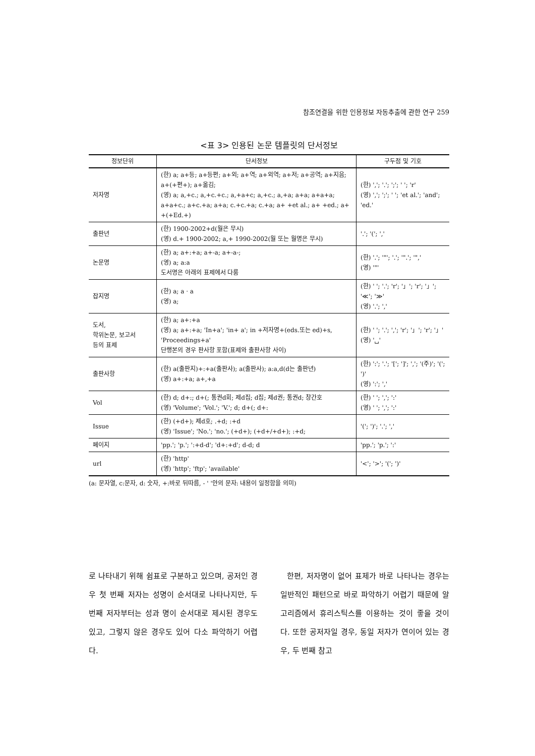참조연결을 위한 인용정보 자동추출에 관한 연구 259
<표 3> 인용된 논문 템플릿의 단서정보
| 정보단위 | 단서정보 | 구두점 및 기호 |
| --- | --- | --- |
| 저자명 | (한) a; a+등; a+등편; a+외; a+역; a+외역; a+저; a+공역; a+지음; a+(+편+); a+옮김; (영) a; a,+c.; a,+c.+c.; a,+a+c; a,+c.; a,+a; a+a; a+a+a; a+a+c.; a+c.+a; a+a; c.+c.+a; c.+a; a+ +et al.; a+ +ed.; a+ +(+Ed.+) | (한) ','; '.'; ';'; ' '; 'r' (영) ','; ';'; ' '; 'et al.'; 'and'; 'ed.' |
| 출판년 | (한) 1900-2002+d(월은 무시) (영) d.+ 1900-2002; a,+ 1990-2002(월 또는 월명은 무시) | '.'; '('; ',' |
| 논문명 | (한) a; a+:+a; a+-a; a+-a-; (영) a; a:a 도서명은 아래의 표제에서 다룸 | (한) '.'; '"'; '.'; '".'; '",' (영) '"' |
| 잡지명 | (한) a; a · a (영) a; | (한) ' '; '.'; 'r'; '」'; 'r'; '」'; '≪'; '≫' (영) '.'; ',' |
| 도서, 학위논문, 보고서 등의 표제 | (한) a; a+:+a (영) a; a+:+a; 'In+a'; 'in+ a'; in +저자명+(eds.또는 ed)+s, 'Proceedings+a' 단행본의 경우 판사항 포함(표제와 출판사항 사이) | (한) ' '; '.'; ','; 'r'; '」'; 'r'; '」' (영) '␣' |
| 출판사항 | (한) a(출판지)+:+a(출판사); a(출판사); a:a,d(d는 출판년) (영) a+:+a; a+,+a | (한) ':'; '.'; '['; ']'; ','; '(주)'; '('; ')' (영) ':'; ',' |
| Vol | (한) d; d+:; d+(; 통권d회; 제d집; d집; 제d권; 통권d; 창간호 (영) 'Volume'; 'Vol.'; 'V.'; d; d+(; d+: | (한) ' '; ','; ':' (영) ' '; ','; ':' |
| Issue | (한) (+d+); 제d호; .+d; :+d (영) 'Issue'; 'No.'; 'no.'; (+d+); (+d+/+d+); :+d; | '('; ')'; '.'; ',' |
| 페이지 | 'pp.'; 'p.'; ':+d-d'; 'd+:+d'; d-d; d | 'pp.'; 'p.'; ':' |
| url | (한) 'http' (영) 'http'; 'ftp'; 'available' | '<'; '>'; '('; ')' |
(a: 문자열, c:문자, d: 숫자, +:바로 뒤따름, - ' '안의 문자: 내용이 일정함을 의미)
로 나타내기 위해 쉼표로 구분하고 있으며, 공저인 경우 첫 번째 저자는 성명이 순서대로 나타나지만, 두 번째 저자부터는 성과 명이 순서대로 제시된 경우도 있고, 그렇지 않은 경우도 있어 다소 파악하기 어렵다.
한편, 저자명이 없어 표제가 바로 나타나는 경우는 일반적인 패턴으로 바로 파악하기 어렵기 때문에 알고리즘에서 휴리스틱스를 이용하는 것이 좋을 것이다. 또한 공저자일 경우, 동일 저자가 연이어 있는 경우, 두 번째 참고